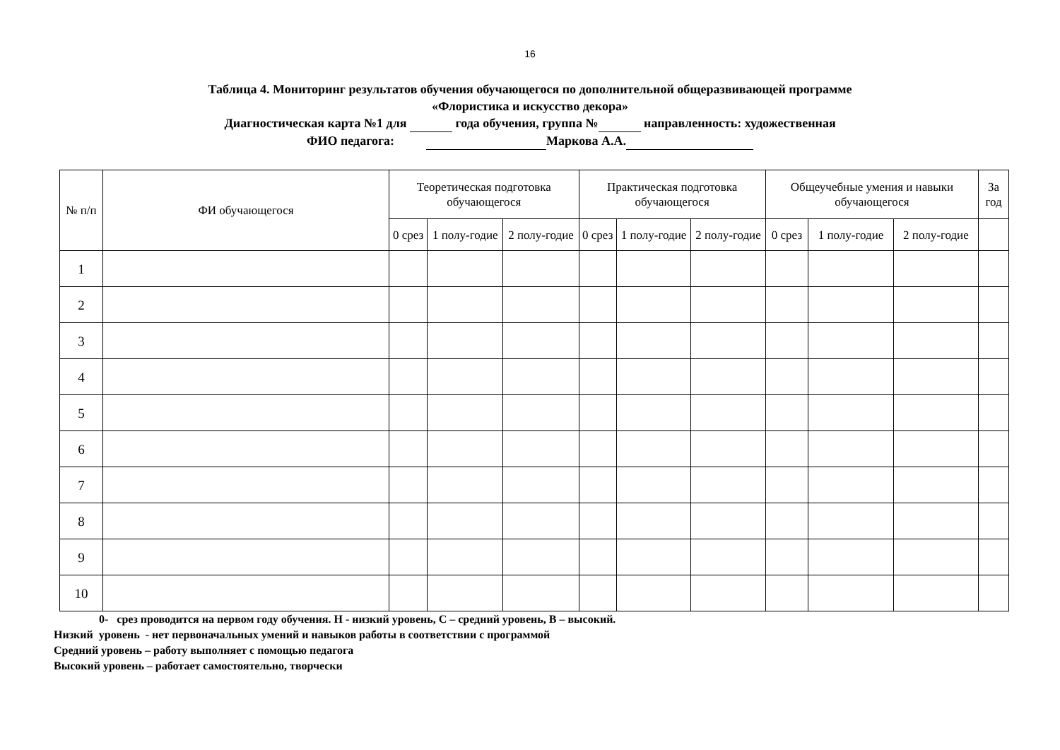16
Таблица 4. Мониторинг результатов обучения обучающегося по дополнительной общеразвивающей программе
«Флористика и искусство декора»
Диагностическая карта №1 для года обучения, группа № направленность: художественная
ФИО педагога: Маркова А.А.
| № п/п | ФИ обучающегося | Теоретическая подготовка обучающегося | | | Практическая подготовка обучающегося | | | Общеучебные умения и навыки обучающегося | | | За год |
| --- | --- | --- | --- | --- | --- | --- | --- | --- | --- | --- | --- |
| | | 0 срез | 1 полу-годие | 2 полу-годие | 0 срез | 1 полу-годие | 2 полу-годие | 0 срез | 1 полу-годие | 2 полу-годие | |
| 1 | | | | | | | | | | | |
| 2 | | | | | | | | | | | |
| 3 | | | | | | | | | | | |
| 4 | | | | | | | | | | | |
| 5 | | | | | | | | | | | |
| 6 | | | | | | | | | | | |
| 7 | | | | | | | | | | | |
| 8 | | | | | | | | | | | |
| 9 | | | | | | | | | | | |
| 10 | | | | | | | | | | | |
0- срез проводится на первом году обучения. Н - низкий уровень, С – средний уровень, В – высокий.
Низкий уровень - нет первоначальных умений и навыков работы в соответствии с программой
Средний уровень – работу выполняет с помощью педагога
Высокий уровень – работает самостоятельно, творчески